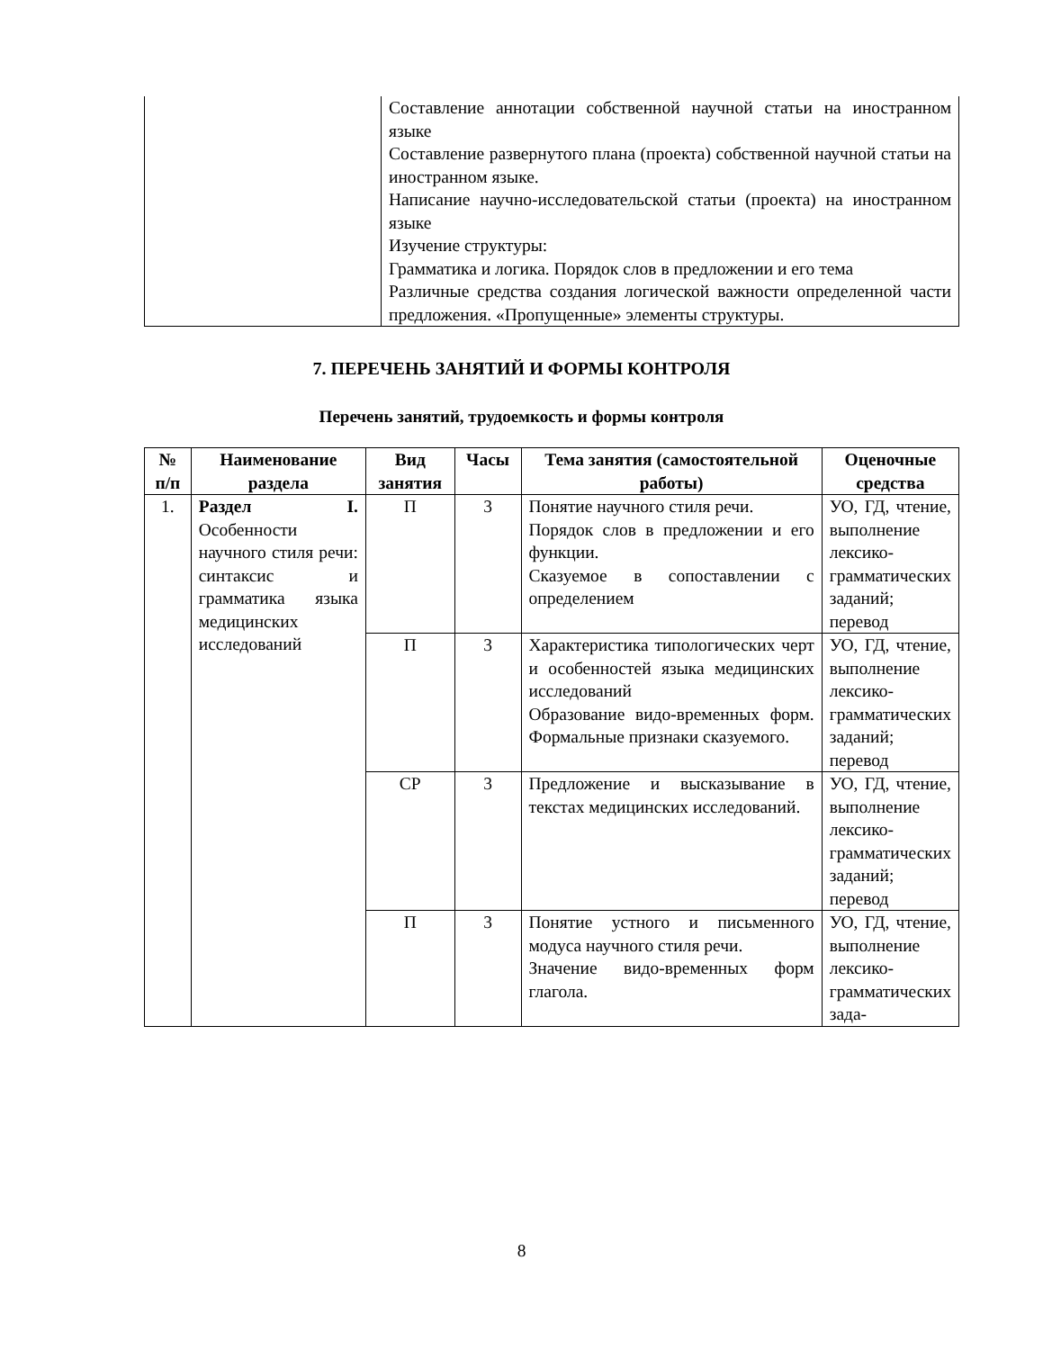| | Составление аннотации собственной научной статьи на иностранном языке Составление развернутого плана (проекта) собственной научной статьи на иностранном языке. Написание научно-исследовательской статьи (проекта) на иностранном языке Изучение структуры: Грамматика и логика. Порядок слов в предложении и его тема Различные средства создания логической важности определенной части предложения. «Пропущенные» элементы структуры. |
7. ПЕРЕЧЕНЬ ЗАНЯТИЙ И ФОРМЫ КОНТРОЛЯ
Перечень занятий, трудоемкость и формы контроля
| № п/п | Наименование раздела | Вид занятия | Часы | Тема занятия (самостоятельной работы) | Оценочные средства |
| --- | --- | --- | --- | --- | --- |
| 1. | Раздел I. Особенности научного стиля речи: синтаксис и грамматика языка медицинских исследований | П | 3 | Понятие научного стиля речи. Порядок слов в предложении и его функции. Сказуемое в сопоставлении с определением | УО, ГД, чтение, выполнение лексико-грамматических заданий; перевод |
| | | П | 3 | Характеристика типологических черт и особенностей языка медицинских исследований Образование видо-временных форм. Формальные признаки сказуемого. | УО, ГД, чтение, выполнение лексико-грамматических заданий; перевод |
| | | СР | 3 | Предложение и высказывание в текстах медицинских исследований. | УО, ГД, чтение, выполнение лексико-грамматических заданий; перевод |
| | | П | 3 | Понятие устного и письменного модуса научного стиля речи. Значение видо-временных форм глагола. | УО, ГД, чтение, выполнение лексико-грамматических зада- |
8